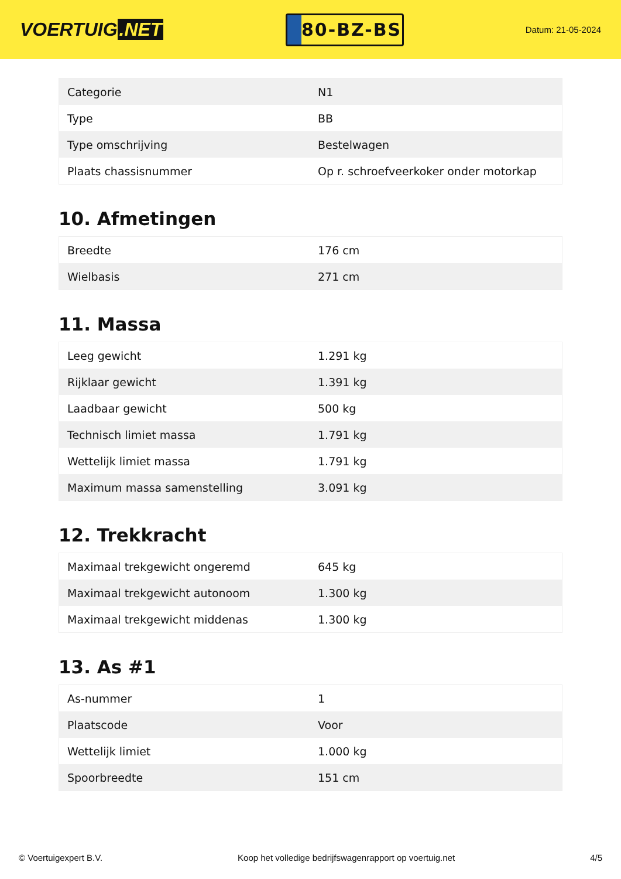VOERTUIG.NET
80-BZ-BS
Datum: 21-05-2024
| Categorie | N1 |
| Type | BB |
| Type omschrijving | Bestelwagen |
| Plaats chassisnummer | Op r. schroefveerkoker onder motorkap |
10. Afmetingen
| Breedte | 176 cm |
| Wielbasis | 271 cm |
11. Massa
| Leeg gewicht | 1.291 kg |
| Rijklaar gewicht | 1.391 kg |
| Laadbaar gewicht | 500 kg |
| Technisch limiet massa | 1.791 kg |
| Wettelijk limiet massa | 1.791 kg |
| Maximum massa samenstelling | 3.091 kg |
12. Trekkracht
| Maximaal trekgewicht ongeremd | 645 kg |
| Maximaal trekgewicht autonoom | 1.300 kg |
| Maximaal trekgewicht middenas | 1.300 kg |
13. As #1
| As-nummer | 1 |
| Plaatscode | Voor |
| Wettelijk limiet | 1.000 kg |
| Spoorbreedte | 151 cm |
© Voertuigexpert B.V. Koop het volledige bedrijfswagenrapport op voertuig.net 4/5